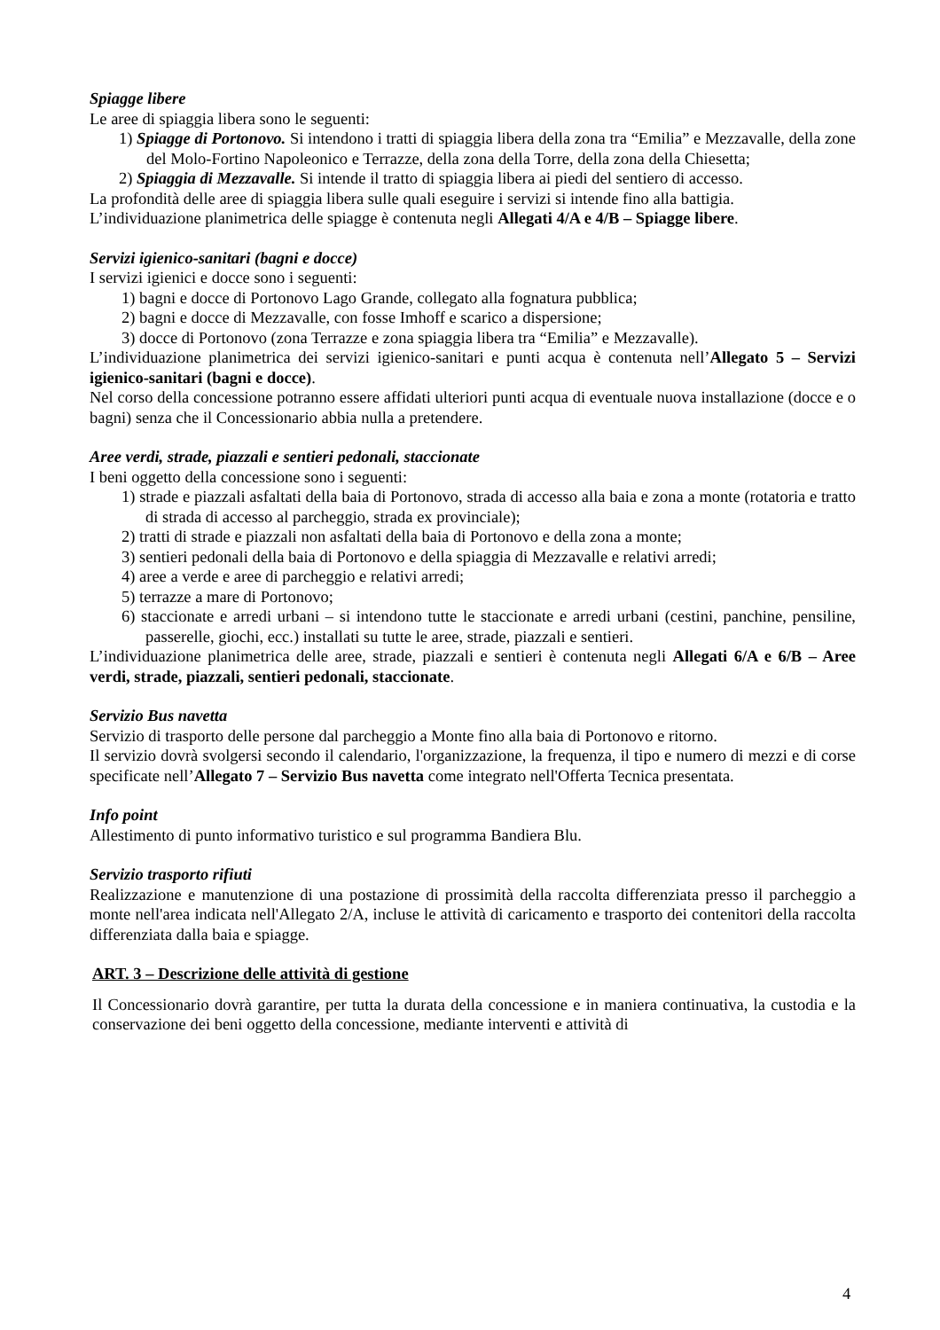Spiagge libere
Le aree di spiaggia libera sono le seguenti:
1) Spiagge di Portonovo. Si intendono i tratti di spiaggia libera della zona tra “Emilia” e Mezzavalle, della zone del Molo-Fortino Napoleonico e Terrazze, della zona della Torre, della zona della Chiesetta;
2) Spiaggia di Mezzavalle. Si intende il tratto di spiaggia libera ai piedi del sentiero di accesso.
La profondità delle aree di spiaggia libera sulle quali eseguire i servizi si intende fino alla battigia.
L’individuazione planimetrica delle spiagge è contenuta negli Allegati 4/A e 4/B – Spiagge libere.
Servizi igienico-sanitari (bagni e docce)
I servizi igienici e docce sono i seguenti:
1) bagni e docce di Portonovo Lago Grande, collegato alla fognatura pubblica;
2) bagni e docce di Mezzavalle, con fosse Imhoff e scarico a dispersione;
3) docce di Portonovo (zona Terrazze e zona spiaggia libera tra “Emilia” e Mezzavalle).
L’individuazione planimetrica dei servizi igienico-sanitari e punti acqua è contenuta nell’Allegato 5 – Servizi igienico-sanitari (bagni e docce).
Nel corso della concessione potranno essere affidati ulteriori punti acqua di eventuale nuova installazione (docce e o bagni) senza che il Concessionario abbia nulla a pretendere.
Aree verdi, strade, piazzali e sentieri pedonali, staccionate
I beni oggetto della concessione sono i seguenti:
1) strade e piazzali asfaltati della baia di Portonovo, strada di accesso alla baia e zona a monte (rotatoria e tratto di strada di accesso al parcheggio, strada ex provinciale);
2) tratti di strade e piazzali non asfaltati della baia di Portonovo e della zona a monte;
3) sentieri pedonali della baia di Portonovo e della spiaggia di Mezzavalle e relativi arredi;
4) aree a verde e aree di parcheggio e relativi arredi;
5) terrazze a mare di Portonovo;
6) staccionate e arredi urbani – si intendono tutte le staccionate e arredi urbani (cestini, panchine, pensiline, passerelle, giochi, ecc.) installati su tutte le aree, strade, piazzali e sentieri.
L’individuazione planimetrica delle aree, strade, piazzali e sentieri è contenuta negli Allegati 6/A e 6/B – Aree verdi, strade, piazzali, sentieri pedonali, staccionate.
Servizio Bus navetta
Servizio di trasporto delle persone dal parcheggio a Monte fino alla baia di Portonovo e ritorno.
Il servizio dovrà svolgersi secondo il calendario, l'organizzazione, la frequenza, il tipo e numero di mezzi e di corse specificate nell’Allegato 7 – Servizio Bus navetta come integrato nell'Offerta Tecnica presentata.
Info point
Allestimento di punto informativo turistico e sul programma Bandiera Blu.
Servizio trasporto rifiuti
Realizzazione e manutenzione di una postazione di prossimità della raccolta differenziata presso il parcheggio a monte nell'area indicata nell'Allegato 2/A, incluse le attività di caricamento e trasporto dei contenitori della raccolta differenziata dalla baia e spiagge.
ART. 3 – Descrizione delle attività di gestione
Il Concessionario dovrà garantire, per tutta la durata della concessione e in maniera continuativa, la custodia e la conservazione dei beni oggetto della concessione, mediante interventi e attività di
4